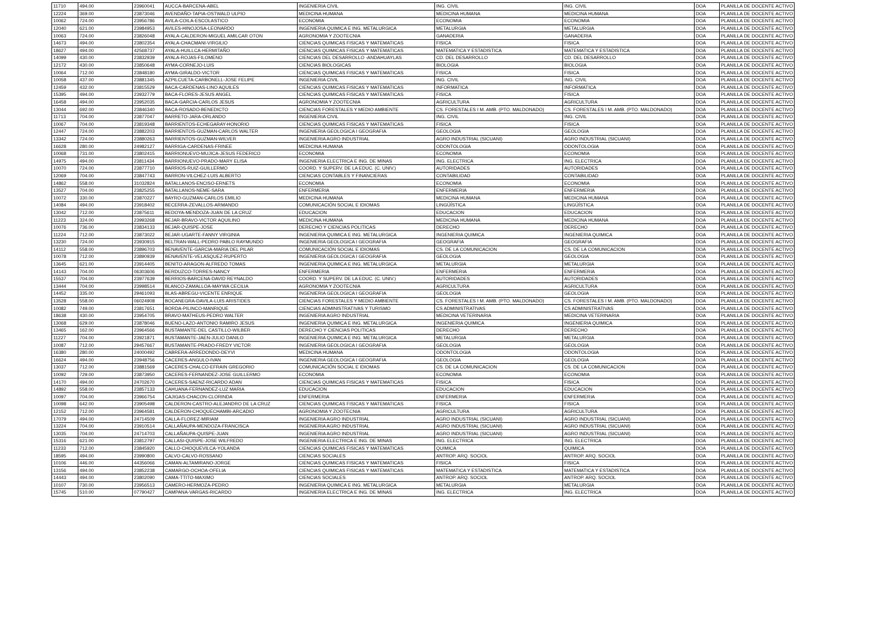| 11710 | 494.00 | 23960041 | AUCCA-BARCENA-ABEL | INGENIERIA CIVIL | ING. CIVIL | ING. CIVIL | DOA | PLANILLA DE DOCENTE ACTIVO |
| 12224 | 369.00 | 23873046 | AVENDAÑO-TAPIA-OSTWALD ULPIO | MEDICINA HUMANA | MEDICINA HUMANA | MEDICINA HUMANA | DOA | PLANILLA DE DOCENTE ACTIVO |
| 10062 | 724.00 | 23956786 | AVILA-COILA-ESCOLASTICO | ECONOMIA | ECONOMIA | ECONOMIA | DOA | PLANILLA DE DOCENTE ACTIVO |
| 12040 | 621.00 | 23984953 | AVILES-HINOJOSA-LEONARDO | INGENIERIA QUIMICA E ING. METALURGICA | METALURGIA | METALURGIA | DOA | PLANILLA DE DOCENTE ACTIVO |
| 10063 | 724.00 | 23826048 | AYALA-CALDERON-MIGUEL AMILCAR OTON | AGRONOMIA Y ZOOTECNIA | GANADERIA | GANADERIA | DOA | PLANILLA DE DOCENTE ACTIVO |
| 14673 | 494.00 | 23802354 | AYALA-CHACMANI-VIRGILIO | CIENCIAS QUIMICAS FISICAS Y MATEMATICAS | FISICA | FISICA | DOA | PLANILLA DE DOCENTE ACTIVO |
| 18627 | 494.00 | 42568737 | AYALA-HUILLCA-HERMITAÑO | CIENCIAS QUIMICAS FISICAS Y MATEMATICAS | MATEMATICA Y ESTADISTICA | MATEMATICA Y ESTADISTICA | DOA | PLANILLA DE DOCENTE ACTIVO |
| 14099 | 430.00 | 23832939 | AYALA-ROJAS-FILOMENO | CIENCIAS DEL DESARROLLO -ANDAHUAYLAS | CD. DEL DESARROLLO | CD. DEL DESARROLLO | DOA | PLANILLA DE DOCENTE ACTIVO |
| 12172 | 430.00 | 23850648 | AYMA-CORNEJO-LUIS | CIENCIAS BIOLOGICAS | BIOLOGIA | BIOLOGIA | DOA | PLANILLA DE DOCENTE ACTIVO |
| 10064 | 712.00 | 23848180 | AYMA-GIRALDO-VICTOR | CIENCIAS QUIMICAS FISICAS Y MATEMATICAS | FISICA | FISICA | DOA | PLANILLA DE DOCENTE ACTIVO |
| 10058 | 437.00 | 23881345 | AZPILCUETA-CARBONELL-JOSE FELIPE | INGENIERIA CIVIL | ING. CIVIL | ING. CIVIL | DOA | PLANILLA DE DOCENTE ACTIVO |
| 12459 | 432.00 | 23815529 | BACA-CARDENAS-LINO AQUILES | CIENCIAS QUIMICAS FISICAS Y MATEMATICAS | INFORMATICA | INFORMATICA | DOA | PLANILLA DE DOCENTE ACTIVO |
| 15395 | 494.00 | 23932779 | BACA-FLORES-JESUS ANGEL | CIENCIAS QUIMICAS FISICAS Y MATEMATICAS | FISICA | FISICA | DOA | PLANILLA DE DOCENTE ACTIVO |
| 16458 | 494.00 | 23952035 | BACA-GARCIA-CARLOS JESUS | AGRONOMIA Y ZOOTECNIA | AGRICULTURA | AGRICULTURA | DOA | PLANILLA DE DOCENTE ACTIVO |
| 13044 | 692.00 | 23846340 | BACA-ROSADO-BENEDICTO | CIENCIAS FORESTALES Y MEDIO AMBIENTE | CS. FORESTALES I M. AMB. (PTO. MALDONADO) | CS. FORESTALES I M. AMB. (PTO. MALDONADO) | DOA | PLANILLA DE DOCENTE ACTIVO |
| 11713 | 704.00 | 23877047 | BARRETO-JARA-ORLANDO | INGENIERIA CIVIL | ING. CIVIL | ING. CIVIL | DOA | PLANILLA DE DOCENTE ACTIVO |
| 10067 | 704.00 | 23819348 | BARRIENTOS-ECHEGARAY-HONORIO | CIENCIAS QUIMICAS FISICAS Y MATEMATICAS | FISICA | FISICA | DOA | PLANILLA DE DOCENTE ACTIVO |
| 12447 | 724.00 | 23882203 | BARRIENTOS-GUZMAN-CARLOS WALTER | INGENIERIA GEOLOGICA I GEOGRAFIA | GEOLOGIA | GEOLOGIA | DOA | PLANILLA DE DOCENTE ACTIVO |
| 13342 | 724.00 | 23880263 | BARRIENTOS-GUZMAN-WILVER | INGENIERIA AGRO INDUSTRIAL | AGRO INDUSTRIAL (SICUANI) | AGRO INDUSTRIAL (SICUANI) | DOA | PLANILLA DE DOCENTE ACTIVO |
| 16628 | 280.00 | 24982127 | BARRIGA-CARDENAS-FRINEE | MEDICINA HUMANA | ODONTOLOGIA | ODONTOLOGIA | DOA | PLANILLA DE DOCENTE ACTIVO |
| 10068 | 731.00 | 23802415 | BARRIONUEVO-MUJICA-JESUS FEDERICO | ECONOMIA | ECONOMIA | ECONOMIA | DOA | PLANILLA DE DOCENTE ACTIVO |
| 14975 | 494.00 | 23811434 | BARRIONUEVO-PRADO-MARY ELISA | INGENIERIA ELECTRICA E ING. DE MINAS | ING. ELECTRICA | ING. ELECTRICA | DOA | PLANILLA DE DOCENTE ACTIVO |
| 10070 | 724.00 | 23877710 | BARRIOS-RUIZ-GUILLERMO | COORD. Y SUPERV. DE LA EDUC. (C. UNIV.) | AUTORIDADES | AUTORIDADES | DOA | PLANILLA DE DOCENTE ACTIVO |
| 12069 | 704.00 | 23847743 | BARRON-VILCHEZ-LUIS ALBERTO | CIENCIAS CONTABLES Y FINANCIERAS | CONTABILIDAD | CONTABILIDAD | DOA | PLANILLA DE DOCENTE ACTIVO |
| 14862 | 558.00 | 31032824 | BATALLANOS-ENCISO-ERNETS | ECONOMIA | ECONOMIA | ECONOMIA | DOA | PLANILLA DE DOCENTE ACTIVO |
| 13527 | 704.00 | 23825255 | BATALLANOS-NEME-SARA | ENFERMERIA | ENFERMERIA | ENFERMERIA | DOA | PLANILLA DE DOCENTE ACTIVO |
| 10072 | 330.00 | 23870227 | BAYRO-GUZMAN-CARLOS EMILIO | MEDICINA HUMANA | MEDICINA HUMANA | MEDICINA HUMANA | DOA | PLANILLA DE DOCENTE ACTIVO |
| 14084 | 494.00 | 23918402 | BECERRA-ZEVALLOS-ARMANDO | COMUNICACIÓN SOCIAL E IDIOMAS | LINGÜÍSTICA | LINGÜÍSTICA | DOA | PLANILLA DE DOCENTE ACTIVO |
| 13042 | 712.00 | 23875611 | BEDOYA-MENDOZA-JUAN DE LA CRUZ | EDUCACION | EDUCACION | EDUCACION | DOA | PLANILLA DE DOCENTE ACTIVO |
| 11223 | 324.00 | 23993268 | BEJAR-BRAVO-VICTOR AQUILINO | MEDICINA HUMANA | MEDICINA HUMANA | MEDICINA HUMANA | DOA | PLANILLA DE DOCENTE ACTIVO |
| 10076 | 736.00 | 23834133 | BEJAR-QUISPE-JOSE | DERECHO Y CIENCIAS POLITICAS | DERECHO | DERECHO | DOA | PLANILLA DE DOCENTE ACTIVO |
| 11224 | 712.00 | 23873022 | BEJAR-UGARTE-FANNY VIRGINIA | INGENIERIA QUIMICA E ING. METALURGICA | INGENIERIA QUIMICA | INGENIERIA QUIMICA | DOA | PLANILLA DE DOCENTE ACTIVO |
| 13230 | 724.00 | 23930915 | BELTRAN-WALL-PEDRO PABLO RAYMUNDO | INGENIERIA GEOLOGICA I GEOGRAFIA | GEOGRAFIA | GEOGRAFIA | DOA | PLANILLA DE DOCENTE ACTIVO |
| 14112 | 558.00 | 23896703 | BENAVENTE-GARCIA-MARIA DEL PILAR | COMUNICACIÓN SOCIAL E IDIOMAS | CS. DE LA COMUNICACION | CS. DE LA COMUNICACION | DOA | PLANILLA DE DOCENTE ACTIVO |
| 10078 | 712.00 | 23890939 | BENAVENTE-VELASQUEZ-RUPERTO | INGENIERIA GEOLOGICA I GEOGRAFIA | GEOLOGIA | GEOLOGIA | DOA | PLANILLA DE DOCENTE ACTIVO |
| 13645 | 621.00 | 23914405 | BENITO-ARAGON-ALFREDO TOMAS | INGENIERIA QUIMICA E ING. METALURGICA | METALURGIA | METALURGIA | DOA | PLANILLA DE DOCENTE ACTIVO |
| 14143 | 704.00 | 06303606 | BERDUZCO-TORRES-NANCY | ENFERMERIA | ENFERMERIA | ENFERMERIA | DOA | PLANILLA DE DOCENTE ACTIVO |
| 15537 | 704.00 | 23977639 | BERRIOS-BARCENA-DAVID REYNALDO | COORD. Y SUPERV. DE LA EDUC. (C. UNIV.) | AUTORIDADES | AUTORIDADES | DOA | PLANILLA DE DOCENTE ACTIVO |
| 13444 | 704.00 | 23998514 | BLANCO-ZAMALLOA-MAYWA CECILIA | AGRONOMIA Y ZOOTECNIA | AGRICULTURA | AGRICULTURA | DOA | PLANILLA DE DOCENTE ACTIVO |
| 14452 | 335.00 | 29461093 | BLAS-ABREGU-VICENTE ENRIQUE | INGENIERIA GEOLOGICA I GEOGRAFIA | GEOLOGIA | GEOLOGIA | DOA | PLANILLA DE DOCENTE ACTIVO |
| 13528 | 558.00 | 06024908 | BOCANEGRA-DAVILA-LUIS ARISTIDES | CIENCIAS FORESTALES Y MEDIO AMBIENTE | CS. FORESTALES I M. AMB. (PTO. MALDONADO) | CS. FORESTALES I M. AMB. (PTO. MALDONADO) | DOA | PLANILLA DE DOCENTE ACTIVO |
| 10082 | 749.00 | 23817651 | BORDA-PILINCO-MANRIQUE | CIENCIAS ADMINISTRATIVAS Y TURISMO | CS ADMINISTRATIVAS | CS ADMINISTRATIVAS | DOA | PLANILLA DE DOCENTE ACTIVO |
| 18638 | 430.00 | 23954705 | BRAVO-MATHEUS-PEDRO WALTER | INGENIERIA AGRO INDUSTRIAL | MEDICINA VETERINARIA | MEDICINA VETERINARIA | DOA | PLANILLA DE DOCENTE ACTIVO |
| 13068 | 629.00 | 23878046 | BUENO-LAZO-ANTONIO RAMIRO JESUS | INGENIERIA QUIMICA E ING. METALURGICA | INGENIERIA QUIMICA | INGENIERIA QUIMICA | DOA | PLANILLA DE DOCENTE ACTIVO |
| 13465 | 162.00 | 23964566 | BUSTAMANTE-DEL CASTILLO-WILBER | DERECHO Y CIENCIAS POLITICAS | DERECHO | DERECHO | DOA | PLANILLA DE DOCENTE ACTIVO |
| 11227 | 704.00 | 23921871 | BUSTAMANTE-JAEN-JULIO DANILO | INGENIERIA QUIMICA E ING. METALURGICA | METALURGIA | METALURGIA | DOA | PLANILLA DE DOCENTE ACTIVO |
| 10087 | 712.00 | 29457667 | BUSTAMANTE-PRADO-FREDY VICTOR | INGENIERIA GEOLOGICA I GEOGRAFIA | GEOLOGIA | GEOLOGIA | DOA | PLANILLA DE DOCENTE ACTIVO |
| 16380 | 280.00 | 24000492 | CABRERA-ARREDONDO-DEYVI | MEDICINA HUMANA | ODONTOLOGIA | ODONTOLOGIA | DOA | PLANILLA DE DOCENTE ACTIVO |
| 16624 | 494.00 | 23948756 | CACERES-ANGULO-IVAN | INGENIERIA GEOLOGICA I GEOGRAFIA | GEOLOGIA | GEOLOGIA | DOA | PLANILLA DE DOCENTE ACTIVO |
| 13037 | 712.00 | 23881569 | CACERES-CHALCO-EFRAIN GREGORIO | COMUNICACIÓN SOCIAL E IDIOMAS | CS. DE LA COMUNICACION | CS. DE LA COMUNICACION | DOA | PLANILLA DE DOCENTE ACTIVO |
| 10092 | 729.00 | 23873950 | CACERES-FERNANDEZ-JOSE GUILLERMO | ECONOMIA | ECONOMIA | ECONOMIA | DOA | PLANILLA DE DOCENTE ACTIVO |
| 14170 | 494.00 | 24702670 | CACERES-SAENZ-RICARDO ADAN | CIENCIAS QUIMICAS FISICAS Y MATEMATICAS | FISICA | FISICA | DOA | PLANILLA DE DOCENTE ACTIVO |
| 14892 | 558.00 | 23857133 | CAHUANA-FERNANDEZ-LUZ MARIA | EDUCACION | EDUCACION | EDUCACION | DOA | PLANILLA DE DOCENTE ACTIVO |
| 10097 | 704.00 | 23966754 | CAJIGAS-CHACON-CLORINDA | ENFERMERIA | ENFERMERIA | ENFERMERIA | DOA | PLANILLA DE DOCENTE ACTIVO |
| 10098 | 642.00 | 23905498 | CALDERON-CASTRO-ALEJANDRO DE LA CRUZ | CIENCIAS QUIMICAS FISICAS Y MATEMATICAS | FISICA | FISICA | DOA | PLANILLA DE DOCENTE ACTIVO |
| 12152 | 712.00 | 23964581 | CALDERON-CHOQUECHAMBI-ARCADIO | AGRONOMIA Y ZOOTECNIA | AGRICULTURA | AGRICULTURA | DOA | PLANILLA DE DOCENTE ACTIVO |
| 17079 | 494.00 | 24714509 | CALLA-FLOREZ-MIRIAM | INGENIERIA AGRO INDUSTRIAL | AGRO INDUSTRIAL (SICUANI) | AGRO INDUSTRIAL (SICUANI) | DOA | PLANILLA DE DOCENTE ACTIVO |
| 13224 | 704.00 | 23910514 | CALLAÑAUPA-MENDOZA-FRANCISCA | INGENIERIA AGRO INDUSTRIAL | AGRO INDUSTRIAL (SICUANI) | AGRO INDUSTRIAL (SICUANI) | DOA | PLANILLA DE DOCENTE ACTIVO |
| 13035 | 704.00 | 24714703 | CALLAÑAUPA-QUISPE-JUAN | INGENIERIA AGRO INDUSTRIAL | AGRO INDUSTRIAL (SICUANI) | AGRO INDUSTRIAL (SICUANI) | DOA | PLANILLA DE DOCENTE ACTIVO |
| 15316 | 621.00 | 23812797 | CALLASI-QUISPE-JOSE WILFREDO | INGENIERIA ELECTRICA E ING. DE MINAS | ING. ELECTRICA | ING. ELECTRICA | DOA | PLANILLA DE DOCENTE ACTIVO |
| 11233 | 712.00 | 23845920 | CALLO-CHOQUEVILCA-YOLANDA | CIENCIAS QUIMICAS FISICAS Y MATEMATICAS | QUIMICA | QUIMICA | DOA | PLANILLA DE DOCENTE ACTIVO |
| 18595 | 494.00 | 23990800 | CALVO-CALVO-ROSSANO | CIENCIAS SOCIALES | ANTROP. ARQ. SOCIOL | ANTROP. ARQ. SOCIOL | DOA | PLANILLA DE DOCENTE ACTIVO |
| 10106 | 446.00 | 44356066 | CAMAN-ALTAMIRANO-JORGE | CIENCIAS QUIMICAS FISICAS Y MATEMATICAS | FISICA | FISICA | DOA | PLANILLA DE DOCENTE ACTIVO |
| 13156 | 494.00 | 23852238 | CAMARGO-OCHOA-OFELIA | CIENCIAS QUIMICAS FISICAS Y MATEMATICAS | MATEMATICA Y ESTADISTICA | MATEMATICA Y ESTADISTICA | DOA | PLANILLA DE DOCENTE ACTIVO |
| 14443 | 494.00 | 23802090 | CAMA-TTITO-MAXIMO | CIENCIAS SOCIALES | ANTROP. ARQ. SOCIOL | ANTROP. ARQ. SOCIOL | DOA | PLANILLA DE DOCENTE ACTIVO |
| 10107 | 730.00 | 23956513 | CAMERO-HERMOZA-PEDRO | INGENIERIA QUIMICA E ING. METALURGICA | METALURGIA | METALURGIA | DOA | PLANILLA DE DOCENTE ACTIVO |
| 15745 | 510.00 | 07790427 | CAMPANA-VARGAS-RICARDO | INGENIERIA ELECTRICA E ING. DE MINAS | ING. ELECTRICA | ING. ELECTRICA | DOA | PLANILLA DE DOCENTE ACTIVO |